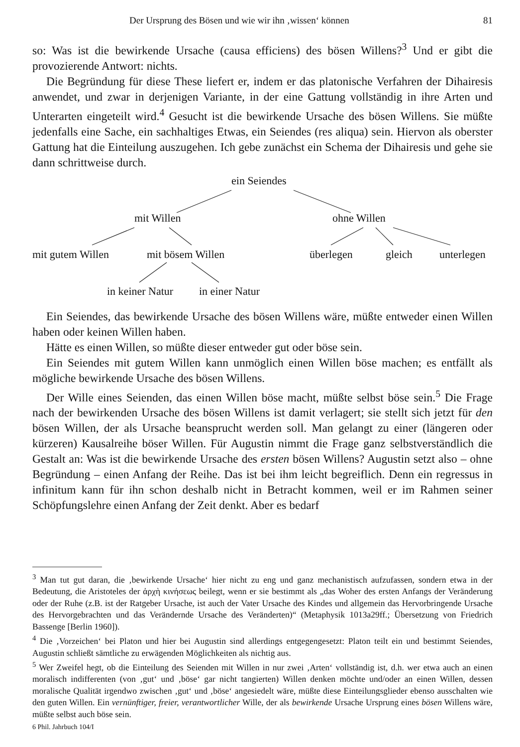Der Ursprung des Bösen und wie wir ihn ‚wissen‘ können 81
so: Was ist die bewirkende Ursache (causa efficiens) des bösen Willens?<sup>3</sup> Und er gibt die provozierende Antwort: nichts.
Die Begründung für diese These liefert er, indem er das platonische Verfahren der Dihairesis anwendet, und zwar in derjenigen Variante, in der eine Gattung vollständig in ihre Arten und Unterarten eingeteilt wird.<sup>4</sup> Gesucht ist die bewirkende Ursache des bösen Willens. Sie müßte jedenfalls eine Sache, ein sachhaltiges Etwas, ein Seiendes (res aliqua) sein. Hiervon als oberster Gattung hat die Einteilung auszugehen. Ich gebe zunächst ein Schema der Dihairesis und gehe sie dann schrittweise durch.
ein Seiendes
mit Willen ohne Willen
mit gutem Willen mit bösem Willen überlegen gleich unterlegen
in keiner Natur in einer Natur
Ein Seiendes, das bewirkende Ursache des bösen Willens wäre, müßte entweder einen Willen haben oder keinen Willen haben.
Hätte es einen Willen, so müßte dieser entweder gut oder böse sein.
Ein Seiendes mit gutem Willen kann unmöglich einen Willen böse machen; es entfällt als mögliche bewirkende Ursache des bösen Willens.
Der Wille eines Seienden, das einen Willen böse macht, müßte selbst böse sein.<sup>5</sup> Die Frage nach der bewirkenden Ursache des bösen Willens ist damit verlagert; sie stellt sich jetzt für den bösen Willen, der als Ursache beansprucht werden soll. Man gelangt zu einer (längeren oder kürzeren) Kausalreihe böser Willen. Für Augustin nimmt die Frage ganz selbstverständlich die Gestalt an: Was ist die bewirkende Ursache des ersten bösen Willens? Augustin setzt also – ohne Begründung – einen Anfang der Reihe. Das ist bei ihm leicht begreiflich. Denn ein regressus in infinitum kann für ihn schon deshalb nicht in Betracht kommen, weil er im Rahmen seiner Schöpfungslehre einen Anfang der Zeit denkt. Aber es bedarf
<sup>3</sup> Man tut gut daran, die ‚bewirkende Ursache‘ hier nicht zu eng und ganz mechanistisch aufzufassen, sondern etwa in der Bedeutung, die Aristoteles der ἀρχὴ κινήσεως beilegt, wenn er sie bestimmt als „das Woher des ersten Anfangs der Veränderung oder der Ruhe (z.B. ist der Ratgeber Ursache, ist auch der Vater Ursache des Kindes und allgemein das Hervorbringende Ursache des Hervorgebrachten und das Verändernde Ursache des Veränderten)“ (Metaphysik 1013a29ff.; Übersetzung von Friedrich Bassenge [Berlin 1960]).
<sup>4</sup> Die ‚Vorzeichen‘ bei Platon und hier bei Augustin sind allerdings entgegengesetzt: Platon teilt ein und bestimmt Seiendes, Augustin schließt sämtliche zu erwägenden Möglichkeiten als nichtig aus.
<sup>5</sup> Wer Zweifel hegt, ob die Einteilung des Seienden mit Willen in nur zwei ‚Arten‘ vollständig ist, d.h. wer etwa auch an einen moralisch indifferenten (von ‚gut‘ und ‚böse‘ gar nicht tangierten) Willen denken möchte und/oder an einen Willen, dessen moralische Qualität irgendwo zwischen ‚gut‘ und ‚böse‘ angesiedelt wäre, müßte diese Einteilungsglieder ebenso ausschalten wie den guten Willen. Ein vernünftiger, freier, verantwortlicher Wille, der als bewirkende Ursache Ursprung eines bösen Willens wäre, müßte selbst auch böse sein.
6 Phil. Jahrbuch 104/I